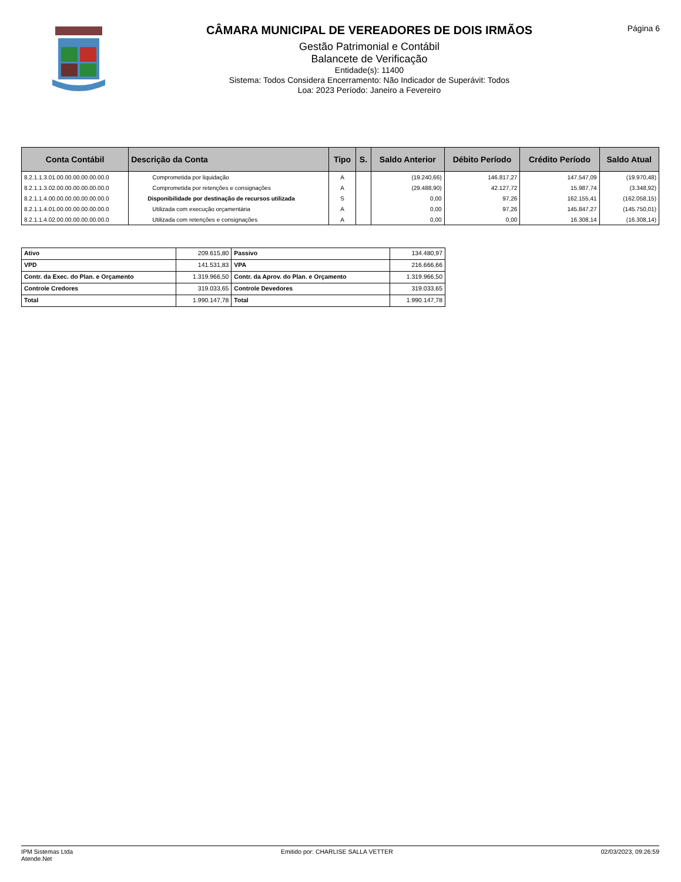CÂMARA MUNICIPAL DE VEREADORES DE DOIS IRMÃOS
Gestão Patrimonial e Contábil
Balancete de Verificação
Entidade(s): 11400
Sistema: Todos Considera Encerramento: Não Indicador de Superávit: Todos
Loa: 2023 Período: Janeiro a Fevereiro
Página 6
| Conta Contábil | Descrição da Conta | Tipo | S. | Saldo Anterior | Débito Período | Crédito Período | Saldo Atual |
| --- | --- | --- | --- | --- | --- | --- | --- |
| 8.2.1.1.3.01.00.00.00.00.00.00.0 | Comprometida por liquidação | A | | (19.240,66) | 146.817,27 | 147.547,09 | (19.970,48) |
| 8.2.1.1.3.02.00.00.00.00.00.00.0 | Comprometida por retenções e consignações | A | | (29.488,90) | 42.127,72 | 15.987,74 | (3.348,92) |
| 8.2.1.1.4.00.00.00.00.00.00.00.0 | Disponibilidade por destinação de recursos utilizada | S | | 0,00 | 97,26 | 162.155,41 | (162.058,15) |
| 8.2.1.1.4.01.00.00.00.00.00.00.0 | Utilizada com execução orçamentária | A | | 0,00 | 97,26 | 145.847,27 | (145.750,01) |
| 8.2.1.1.4.02.00.00.00.00.00.00.0 | Utilizada com retenções e consignações | A | | 0,00 | 0,00 | 16.308,14 | (16.308,14) |
| Ativo | 209.615,80 | Passivo | 134.480,97 |
| VPD | 141.531,83 | VPA | 216.666,66 |
| Contr. da Exec. do Plan. e Orçamento | 1.319.966,50 | Contr. da Aprov. do Plan. e Orçamento | 1.319.966,50 |
| Controle Credores | 319.033,65 | Controle Devedores | 319.033,65 |
| Total | 1.990.147,78 | Total | 1.990.147,78 |
IPM Sistemas Ltda
Atende.Net
Emitido por: CHARLISE SALLA VETTER
02/03/2023, 09:26:59